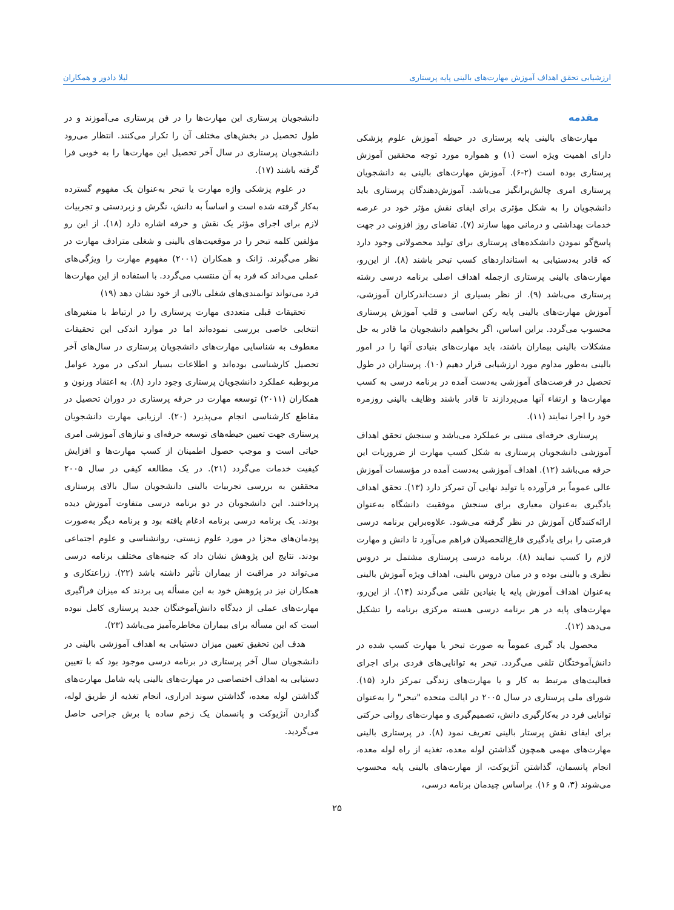ارزشیابی تحقق اهداف آموزش مهارت‌های بالینی پایه پرستاری لیلا دادور و همکاران
مقدمه
مهارت‌های بالینی پایه پرستاری در حیطه آموزش علوم پزشکی دارای اهمیت ویژه است (۱) و همواره مورد توجه محققین آموزش پرستاری بوده است (۲-۶). آموزش مهارت‌های بالینی به دانشجویان پرستاری امری چالش‌برانگیز می‌باشد. آموزش‌دهندگان پرستاری باید دانشجویان را به شکل مؤثری برای ایفای نقش مؤثر خود در عرصه خدمات بهداشتی و درمانی مهیا سازند (۷). تقاضای روز افزونی در جهت پاسخ‌گو نمودن دانشکده‌های پرستاری برای تولید محصولاتی وجود دارد که قادر به‌دستیابی به استانداردهای کسب تبحر باشند (۸). از این‌رو، مهارت‌های بالینی پرستاری ازجمله اهداف اصلی برنامه درسی رشته پرستاری می‌باشد (۹). از نظر بسیاری از دست‌اندرکاران آموزشی، آموزش مهارت‌های بالینی پایه رکن اساسی و قلب آموزش پرستاری محسوب می‌گردد. براین اساس، اگر بخواهیم دانشجویان ما قادر به حل مشکلات بالینی بیماران باشند، باید مهارت‌های بنیادی آنها را در امور بالینی به‌طور مداوم مورد ارزشیابی قرار دهیم (۱۰). پرستاران در طول تحصیل در فرصت‌های آموزشی به‌دست آمده در برنامه درسی به کسب مهارت‌ها و ارتقاء آنها می‌پردازند تا قادر باشند وظایف بالینی روزمره خود را اجرا نمایند (۱۱).
پرستاری حرفه‌ای مبتنی بر عملکرد می‌باشد و سنجش تحقق اهداف آموزشی دانشجویان پرستاری به شکل کسب مهارت از ضروریات این حرفه می‌باشد (۱۲). اهداف آموزشی به‌دست آمده در مؤسسات آموزش عالی عموماً بر فرآورده یا تولید نهایی آن تمرکز دارد (۱۳). تحقق اهداف یادگیری به‌عنوان معیاری برای سنجش موفقیت دانشگاه به‌عنوان ارائه‌کنندگان آموزش در نظر گرفته می‌شود. علاوه‌براین برنامه درسی فرصتی را برای یادگیری فارغ‌التحصیلان فراهم می‌آورد تا دانش و مهارت لازم را کسب نمایند (۸). برنامه درسی پرستاری مشتمل بر دروس نظری و بالینی بوده و در میان دروس بالینی، اهداف ویژه آموزش بالینی به‌عنوان اهداف آموزش پایه یا بنیادین تلقی می‌گردند (۱۴). از این‌رو، مهارت‌های پایه در هر برنامه درسی هسته مرکزی برنامه را تشکیل می‌دهد (۱۲).
محصول یاد گیری عموماً به صورت تبحر یا مهارت کسب شده در دانش‌آموختگان تلقی می‌گردد. تبحر به توانایی‌های فردی برای اجرای فعالیت‌های مرتبط به کار و یا مهارت‌های زندگی تمرکز دارد (۱۵). شورای ملی پرستاری در سال ۲۰۰۵ در ایالت متحده "تبحر" را به‌عنوان توانایی فرد در به‌کارگیری دانش، تصمیم‌گیری و مهارت‌های روانی حرکتی برای ایفای نقش پرستار بالینی تعریف نمود (۸). در پرستاری بالینی مهارت‌های مهمی همچون گذاشتن لوله معده، تغذیه از راه لوله معده، انجام پانسمان، گذاشتن آنژیوکت، از مهارت‌های بالینی پایه محسوب می‌شوند (۳، ۵ و ۱۶). براساس چیدمان برنامه درسی،
دانشجویان پرستاری این مهارت‌ها را در فن پرستاری می‌آموزند و در طول تحصیل در بخش‌های مختلف آن را تکرار می‌کنند. انتظار می‌رود دانشجویان پرستاری در سال آخر تحصیل این مهارت‌ها را به خوبی فرا گرفته باشند (۱۷).
در علوم پزشکی واژه مهارت یا تبحر به‌عنوان یک مفهوم گسترده به‌کار گرفته شده است و اساساً به دانش، نگرش و زبردستی و تجربیات لازم برای اجرای مؤثر یک نقش و حرفه اشاره دارد (۱۸). از این رو مؤلفین کلمه تبحر را در موقعیت‌های بالینی و شغلی مترادف مهارت در نظر می‌گیرند. ژانک و همکاران (۲۰۰۱) مفهوم مهارت را ویژگی‌های عملی می‌داند که فرد به آن منتسب می‌گردد. با استفاده از این مهارت‌ها فرد می‌تواند توانمندی‌های شغلی بالایی از خود نشان دهد (۱۹)
تحقیقات قبلی متعددی مهارت پرستاری را در ارتباط با متغیرهای انتخابی خاصی بررسی نموده‌اند اما در موارد اندکی این تحقیقات معطوف به شناسایی مهارت‌های دانشجویان پرستاری در سال‌های آخر تحصیل کارشناسی بوده‌اند و اطلاعات بسیار اندکی در مورد عوامل مربوطبه عملکرد دانشجویان پرستاری وجود دارد (۸). به اعتقاد ورنون و همکاران (۲۰۱۱) توسعه مهارت در حرفه پرستاری در دوران تحصیل در مقاطع کارشناسی انجام می‌پذیرد (۲۰). ارزیابی مهارت دانشجویان پرستاری جهت تعیین حیطه‌های توسعه حرفه‌ای و نیازهای آموزشی امری حیاتی است و موجب حصول اطمینان از کسب مهارت‌ها و افزایش کیفیت خدمات می‌گردد (۲۱). در یک مطالعه کیفی در سال ۲۰۰۵ محققین به بررسی تجربیات بالینی دانشجویان سال بالای پرستاری پرداختند. این دانشجویان در دو برنامه درسی متفاوت آموزش دیده بودند. یک برنامه درسی برنامه ادغام یافته بود و برنامه دیگر به‌صورت پودمان‌های مجزا در مورد علوم زیستی، روانشناسی و علوم اجتماعی بودند. نتایج این پژوهش نشان داد که جنبه‌های مختلف برنامه درسی می‌تواند در مراقبت از بیماران تأثیر داشته باشد (۲۲). زراعتکاری و همکاران نیز در پژوهش خود به این مسأله پی بردند که میزان فراگیری مهارت‌های عملی از دیدگاه دانش‌آموختگان جدید پرستاری کامل نبوده است که این مسأله برای بیماران مخاطره‌آمیز می‌باشد (۲۳).
هدف این تحقیق تعیین میزان دستیابی به اهداف آموزشی بالینی در دانشجویان سال آخر پرستاری در برنامه درسی موجود بود که با تعیین دستیابی به اهداف اختصاصی در مهارت‌های بالینی پایه شامل مهارت‌های گذاشتن لوله معده، گذاشتن سوند ادراری، انجام تغذیه از طریق لوله، گذاردن آنژیوکت و پانسمان یک زخم ساده یا برش جراحی حاصل می‌گردید.
۲۵